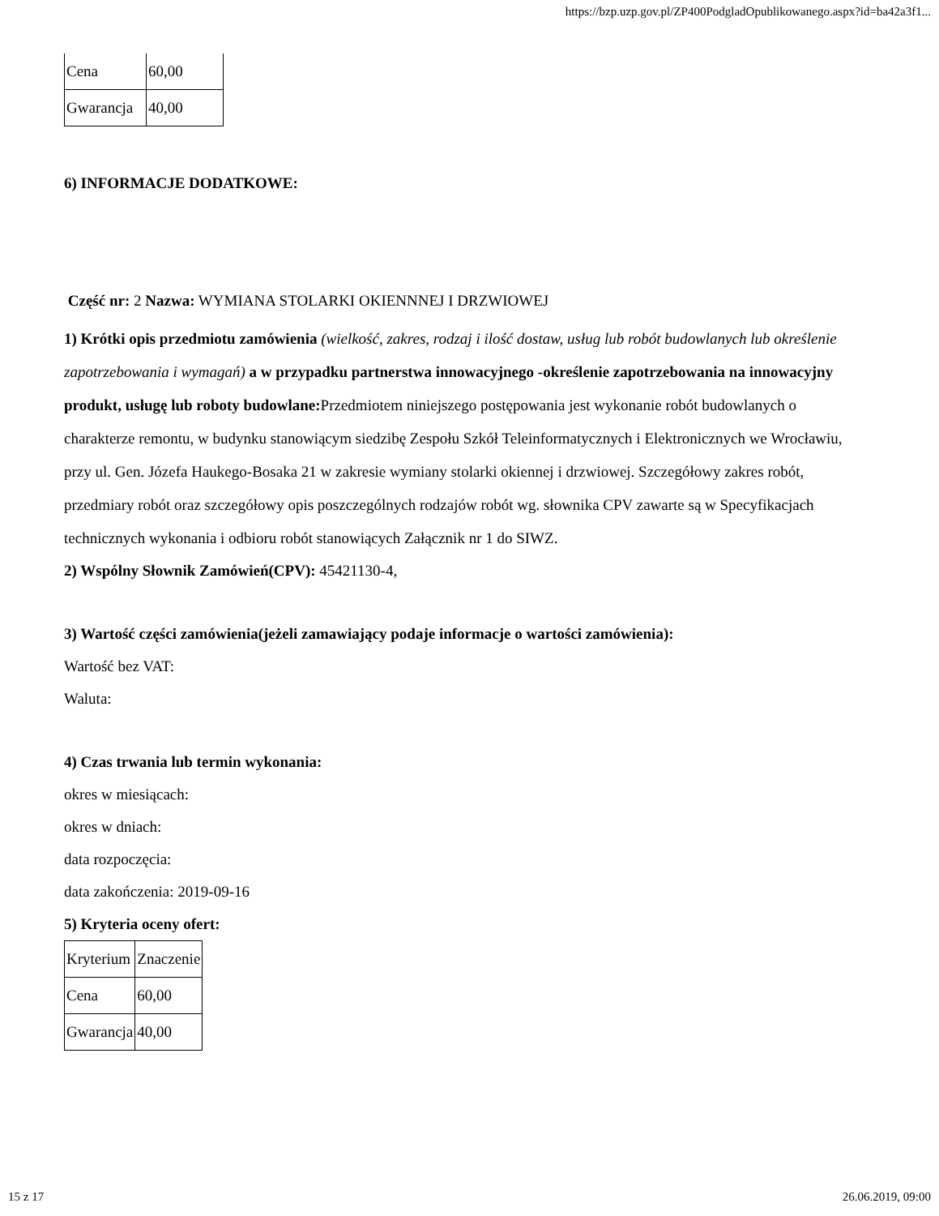https://bzp.uzp.gov.pl/ZP400PodgladOpublikowanego.aspx?id=ba42a3f1...
| Cena | 60,00 |
| Gwarancja | 40,00 |
6) INFORMACJE DODATKOWE:
Część nr: 2 Nazwa: WYMIANA STOLARKI OKIENNNEJ I DRZWIOWEJ
1) Krótki opis przedmiotu zamówienia (wielkość, zakres, rodzaj i ilość dostaw, usług lub robót budowlanych lub określenie zapotrzebowania i wymagań) a w przypadku partnerstwa innowacyjnego -określenie zapotrzebowania na innowacyjny produkt, usługę lub roboty budowlane: Przedmiotem niniejszego postępowania jest wykonanie robót budowlanych o charakterze remontu, w budynku stanowiącym siedzibę Zespołu Szkół Teleinformatycznych i Elektronicznych we Wrocławiu, przy ul. Gen. Józefa Haukego-Bosaka 21 w zakresie wymiany stolarki okiennej i drzwiowej. Szczegółowy zakres robót, przedmiary robót oraz szczegółowy opis poszczególnych rodzajów robót wg. słownika CPV zawarte są w Specyfikacjach technicznych wykonania i odbioru robót stanowiących Załącznik nr 1 do SIWZ.
2) Wspólny Słownik Zamówień(CPV): 45421130-4,
3) Wartość części zamówienia(jeżeli zamawiający podaje informacje o wartości zamówienia):
Wartość bez VAT:
Waluta:
4) Czas trwania lub termin wykonania:
okres w miesiącach:
okres w dniach:
data rozpoczęcia:
data zakończenia: 2019-09-16
5) Kryteria oceny ofert:
| Kryterium | Znaczenie |
| Cena | 60,00 |
| Gwarancja | 40,00 |
15 z 17 26.06.2019, 09:00